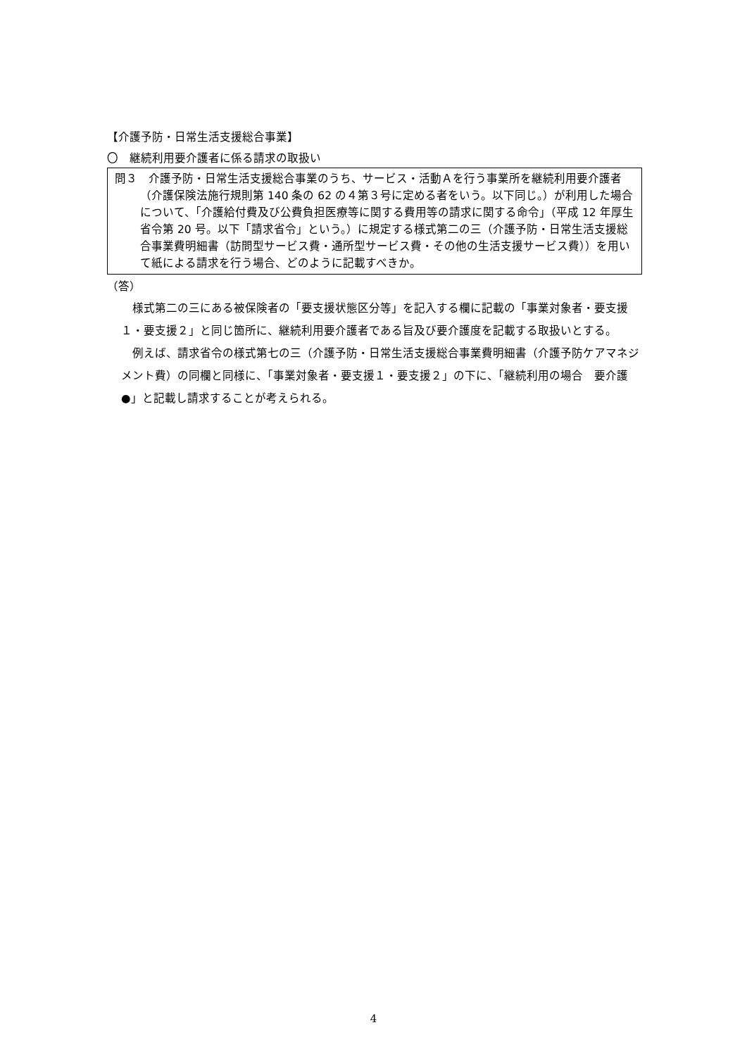【介護予防・日常生活支援総合事業】
〇　継続利用要介護者に係る請求の取扱い
問３　介護予防・日常生活支援総合事業のうち、サービス・活動Ａを行う事業所を継続利用要介護者（介護保険法施行規則第 140 条の 62 の４第３号に定める者をいう。以下同じ。）が利用した場合について、「介護給付費及び公費負担医療等に関する費用等の請求に関する命令」（平成 12 年厚生省令第 20 号。以下「請求省令」という。）に規定する様式第二の三（介護予防・日常生活支援総合事業費明細書（訪問型サービス費・通所型サービス費・その他の生活支援サービス費））を用いて紙による請求を行う場合、どのように記載すべきか。
（答）
様式第二の三にある被保険者の「要支援状態区分等」を記入する欄に記載の「事業対象者・要支援１・要支援２」と同じ箇所に、継続利用要介護者である旨及び要介護度を記載する取扱いとする。
例えば、請求省令の様式第七の三（介護予防・日常生活支援総合事業費明細書（介護予防ケアマネジメント費）の同欄と同様に、「事業対象者・要支援１・要支援２」の下に、「継続利用の場合　要介護●」と記載し請求することが考えられる。
4